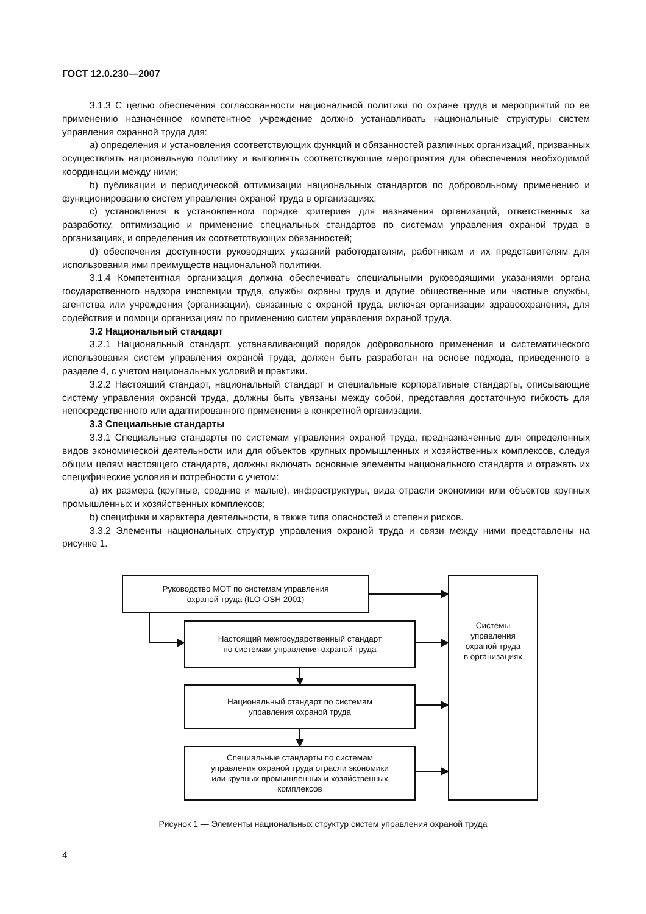ГОСТ 12.0.230—2007
3.1.3 С целью обеспечения согласованности национальной политики по охране труда и мероприятий по ее применению назначенное компетентное учреждение должно устанавливать национальные структуры систем управления охранной труда для:
a) определения и установления соответствующих функций и обязанностей различных организаций, призванных осуществлять национальную политику и выполнять соответствующие мероприятия для обеспечения необходимой координации между ними;
b) публикации и периодической оптимизации национальных стандартов по добровольному применению и функционированию систем управления охраной труда в организациях;
c) установления в установленном порядке критериев для назначения организаций, ответственных за разработку, оптимизацию и применение специальных стандартов по системам управления охраной труда в организациях, и определения их соответствующих обязанностей;
d) обеспечения доступности руководящих указаний работодателям, работникам и их представителям для использования ими преимуществ национальной политики.
3.1.4 Компетентная организация должна обеспечивать специальными руководящими указаниями органа государственного надзора инспекции труда, службы охраны труда и другие общественные или частные службы, агентства или учреждения (организации), связанные с охраной труда, включая организации здравоохранения, для содействия и помощи организациям по применению систем управления охраной труда.
3.2 Национальный стандарт
3.2.1 Национальный стандарт, устанавливающий порядок добровольного применения и систематического использования систем управления охраной труда, должен быть разработан на основе подхода, приведенного в разделе 4, с учетом национальных условий и практики.
3.2.2 Настоящий стандарт, национальный стандарт и специальные корпоративные стандарты, описывающие систему управления охраной труда, должны быть увязаны между собой, представляя достаточную гибкость для непосредственного или адаптированного применения в конкретной организации.
3.3 Специальные стандарты
3.3.1 Специальные стандарты по системам управления охраной труда, предназначенные для определенных видов экономической деятельности или для объектов крупных промышленных и хозяйственных комплексов, следуя общим целям настоящего стандарта, должны включать основные элементы национального стандарта и отражать их специфические условия и потребности с учетом:
a) их размера (крупные, средние и малые), инфраструктуры, вида отрасли экономики или объектов крупных промышленных и хозяйственных комплексов;
b) специфики и характера деятельности, а также типа опасностей и степени рисков.
3.3.2 Элементы национальных структур управления охраной труда и связи между ними представлены на рисунке 1.
Руководство МОТ по системам управления
охраной труда (ILO-OSH 2001)
Настоящий межгосударственный стандарт
по системам управления охраной труда
Национальный стандарт по системам
управления охраной труда
Специальные стандарты по системам
управления охраной труда отрасли экономики
или крупных промышленных и хозяйственных
комплексов
Системы
управления
охраной труда
в организациях
Рисунок 1 — Элементы национальных структур систем управления охраной труда
4